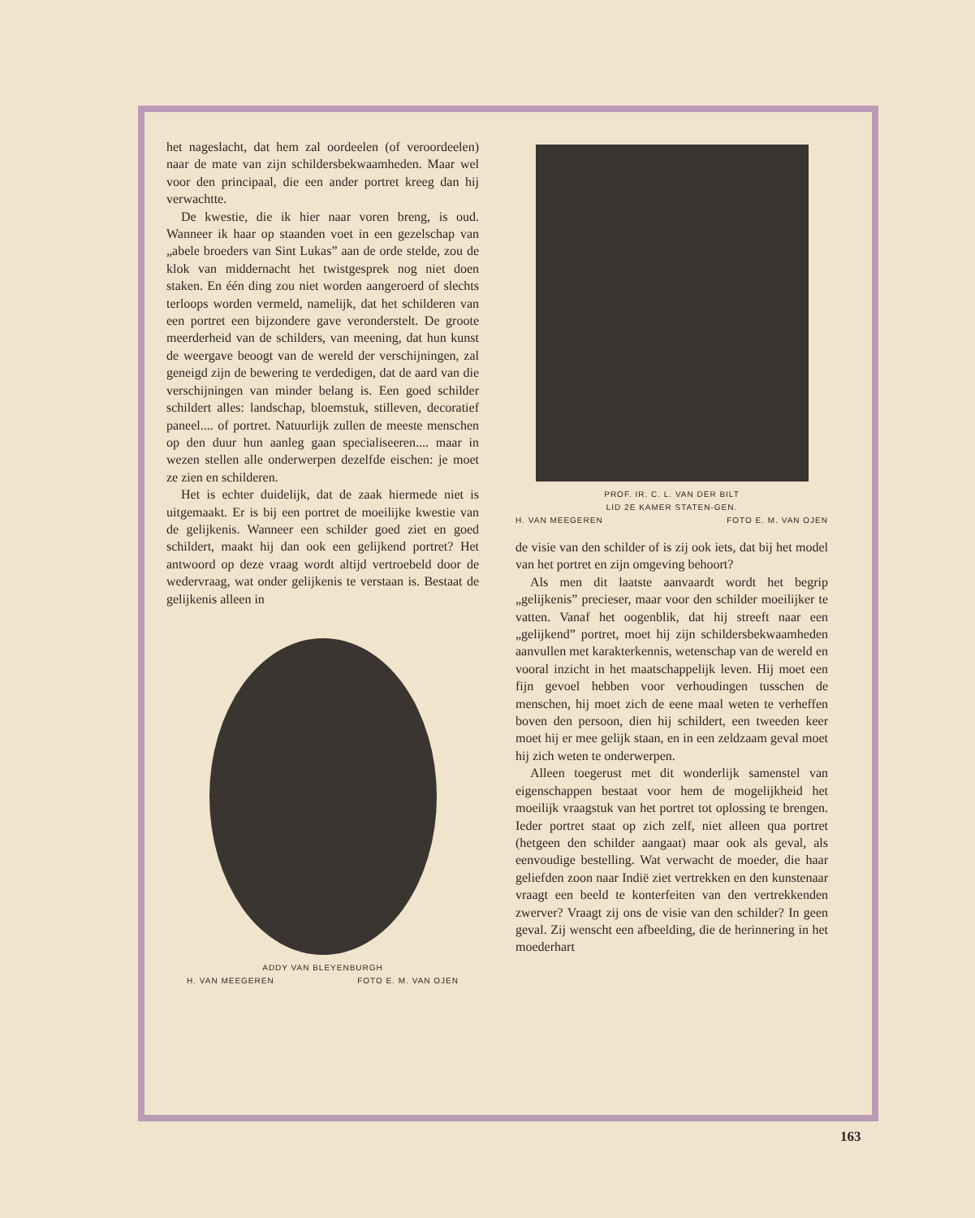het nageslacht, dat hem zal oordeelen (of veroordeelen) naar de mate van zijn schildersbekwaamheden. Maar wel voor den principaal, die een ander portret kreeg dan hij verwachtte.
De kwestie, die ik hier naar voren breng, is oud. Wanneer ik haar op staanden voet in een gezelschap van „abele broeders van Sint Lukas” aan de orde stelde, zou de klok van middernacht het twistgesprek nog niet doen staken. En één ding zou niet worden aangeroerd of slechts terloops worden vermeld, namelijk, dat het schilderen van een portret een bijzondere gave veronderstelt. De groote meerderheid van de schilders, van meening, dat hun kunst de weergave beoogt van de wereld der verschijningen, zal geneigd zijn de bewering te verdedigen, dat de aard van die verschijningen van minder belang is. Een goed schilder schildert alles: landschap, bloemstuk, stilleven, decoratief paneel.... of portret. Natuurlijk zullen de meeste menschen op den duur hun aanleg gaan specialiseeren.... maar in wezen stellen alle onderwerpen dezelfde eischen: je moet ze zien en schilderen.
Het is echter duidelijk, dat de zaak hiermede niet is uitgemaakt. Er is bij een portret de moeilijke kwestie van de gelijkenis. Wanneer een schilder goed ziet en goed schildert, maakt hij dan ook een gelijkend portret? Het antwoord op deze vraag wordt altijd vertroebeld door de wedervraag, wat onder gelijkenis te verstaan is. Bestaat de gelijkenis alleen in
ADDY VAN BLEYENBURGH
H. VAN MEEGEREN FOTO E. M. VAN OJEN
PROF. IR. C. L. VAN DER BILT
LID 2E KAMER STATEN-GEN.
H. VAN MEEGEREN FOTO E. M. VAN OJEN
de visie van den schilder of is zij ook iets, dat bij het model van het portret en zijn omgeving behoort?
Als men dit laatste aanvaardt wordt het begrip „gelijkenis” precieser, maar voor den schilder moeilijker te vatten. Vanaf het oogenblik, dat hij streeft naar een „gelijkend” portret, moet hij zijn schildersbekwaamheden aanvullen met karakterkennis, wetenschap van de wereld en vooral inzicht in het maatschappelijk leven. Hij moet een fijn gevoel hebben voor verhoudingen tusschen de menschen, hij moet zich de eene maal weten te verheffen boven den persoon, dien hij schildert, een tweeden keer moet hij er mee gelijk staan, en in een zeldzaam geval moet hij zich weten te onderwerpen.
Alleen toegerust met dit wonderlijk samenstel van eigenschappen bestaat voor hem de mogelijkheid het moeilijk vraagstuk van het portret tot oplossing te brengen. Ieder portret staat op zich zelf, niet alleen qua portret (hetgeen den schilder aangaat) maar ook als geval, als eenvoudige bestelling. Wat verwacht de moeder, die haar geliefden zoon naar Indië ziet vertrekken en den kunstenaar vraagt een beeld te konterfeiten van den vertrekkenden zwerver? Vraagt zij ons de visie van den schilder? In geen geval. Zij wenscht een afbeelding, die de herinnering in het moederhart
163